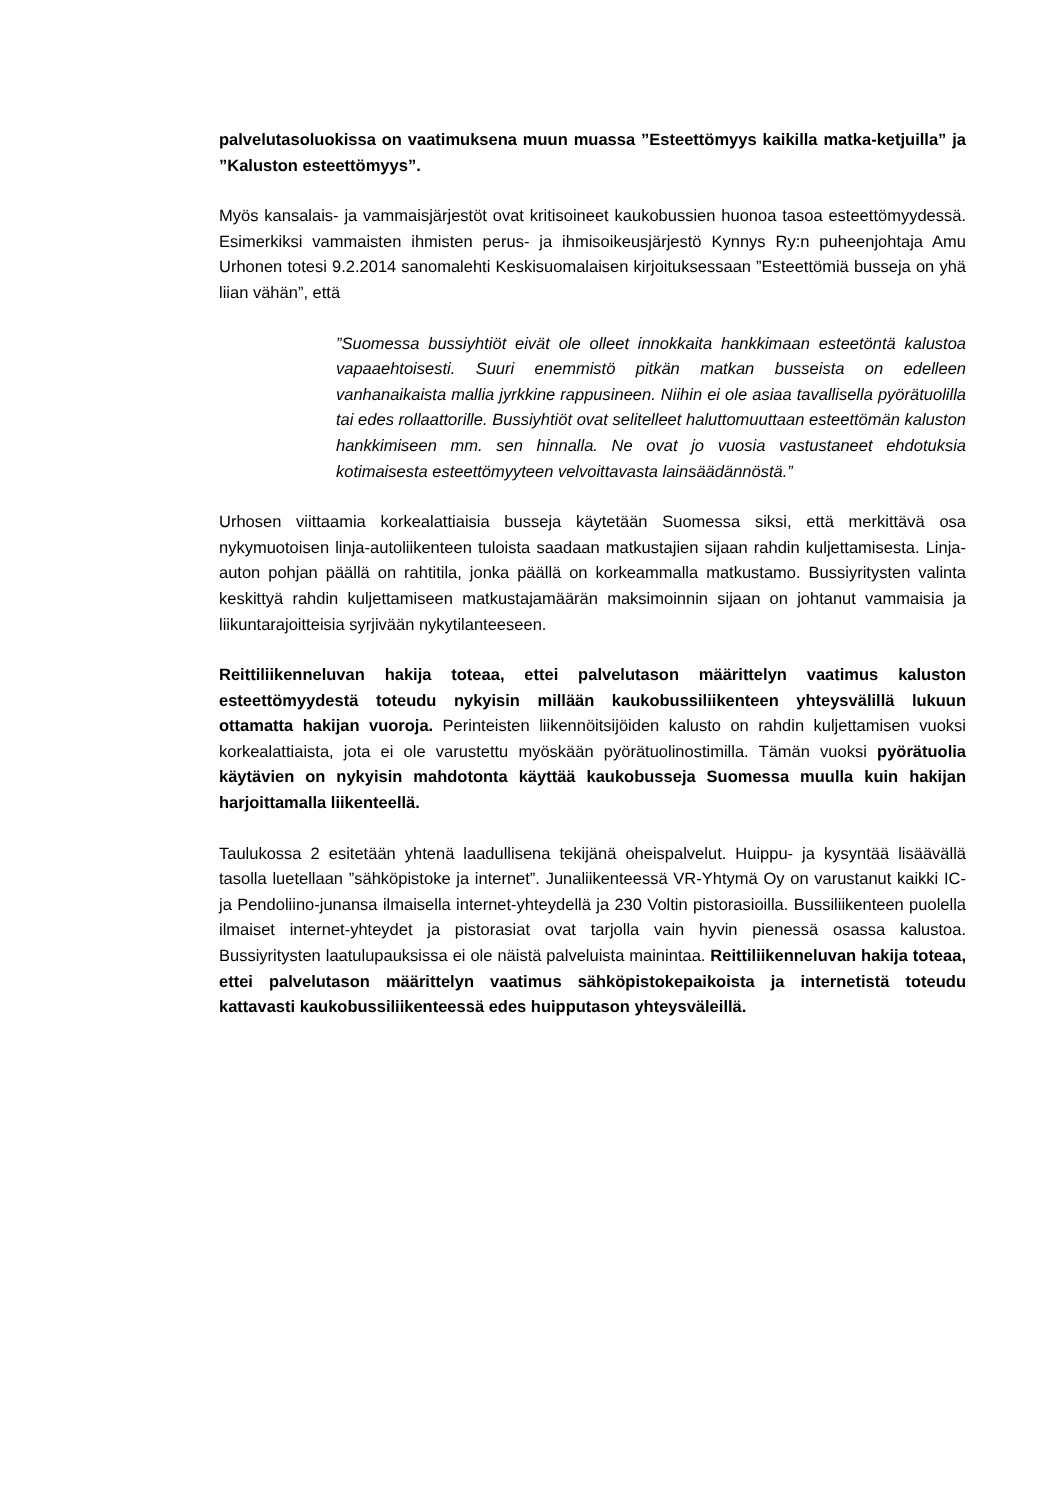palvelutasoluokissa on vaatimuksena muun muassa ”Esteettömyys kaikilla matka-ketjuilla” ja ”Kaluston esteettömyys”.
Myös kansalais- ja vammaisjärjestöt ovat kritisoineet kaukobussien huonoa tasoa esteettömyydessä. Esimerkiksi vammaisten ihmisten perus- ja ihmisoikeusjärjestö Kynnys Ry:n puheenjohtaja Amu Urhonen totesi 9.2.2014 sanomalehti Keskisuomalaisen kirjoituksessaan ”Esteettömiä busseja on yhä liian vähän”, että
”Suomessa bussiyhtiöt eivät ole olleet innokkaita hankkimaan esteetöntä kalustoa vapaaehtoisesti. Suuri enemmistö pitkän matkan busseista on edelleen vanhanaikaista mallia jyrkkine rappusineen. Niihin ei ole asiaa tavallisella pyörätuolilla tai edes rollaattorille. Bussiyhtiöt ovat selitelleet haluttomuuttaan esteettömän kaluston hankkimiseen mm. sen hinnalla. Ne ovat jo vuosia vastustaneet ehdotuksia kotimaisesta esteettömyyteen velvoittavasta lainsäädännöstä.”
Urhosen viittaamia korkealattiaisia busseja käytetään Suomessa siksi, että merkittävä osa nykymuotoisen linja-autoliikenteen tuloista saadaan matkustajien sijaan rahdin kuljettamisesta. Linja-auton pohjan päällä on rahtitila, jonka päällä on korkeammalla matkustamo. Bussiyritysten valinta keskittyä rahdin kuljettamiseen matkustajamäärän maksimoinnin sijaan on johtanut vammaisia ja liikuntarajoitteisia syrjivään nykytilanteeseen.
Reittiliikenneluvan hakija toteaa, ettei palvelutason määrittelyn vaatimus kaluston esteettömyydestä toteudu nykyisin millään kaukobussiliikenteen yhteysvälillä lukuun ottamatta hakijan vuoroja. Perinteisten liikennöitsijöiden kalusto on rahdin kuljettamisen vuoksi korkealattiaista, jota ei ole varustettu myöskään pyörätuolinostimilla. Tämän vuoksi pyörätuolia käytävien on nykyisin mahdotonta käyttää kaukobusseja Suomessa muulla kuin hakijan harjoittamalla liikenteellä.
Taulukossa 2 esitetään yhtenä laadullisena tekijänä oheispalvelut. Huippu- ja kysyntää lisäävällä tasolla luetellaan ”sähköpistoke ja internet”. Junaliikenteessä VR-Yhtymä Oy on varustanut kaikki IC- ja Pendoliino-junansa ilmaisella internet-yhteydellä ja 230 Voltin pistorasioilla. Bussiliikenteen puolella ilmaiset internet-yhteydet ja pistorasiat ovat tarjolla vain hyvin pienessä osassa kalustoa. Bussiyritysten laatulupauksissa ei ole näistä palveluista mainintaa. Reittiliikenneluvan hakija toteaa, ettei palvelutason määrittelyn vaatimus sähköpistokepaikoista ja internetistä toteudu kattavasti kaukobussiliikenteessä edes huipputason yhteysväleillä.